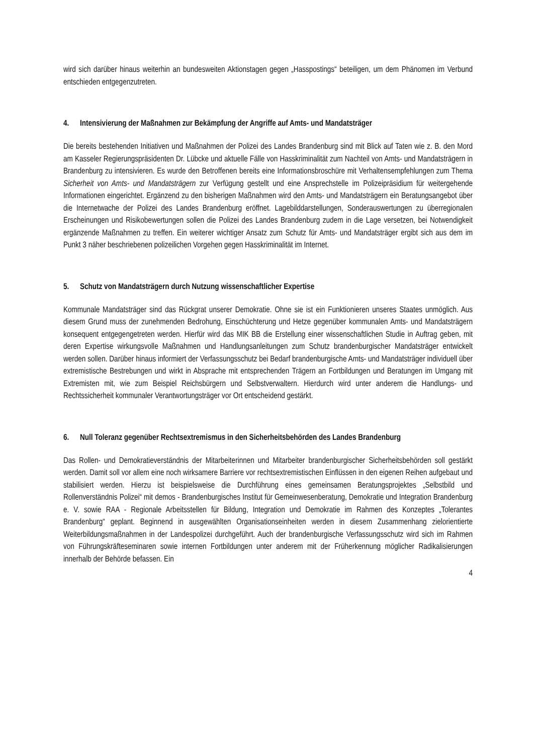wird sich darüber hinaus weiterhin an bundesweiten Aktionstagen gegen „Hasspostings“ beteiligen, um dem Phänomen im Verbund entschieden entgegenzutreten.
4. Intensivierung der Maßnahmen zur Bekämpfung der Angriffe auf Amts- und Mandatsträger
Die bereits bestehenden Initiativen und Maßnahmen der Polizei des Landes Brandenburg sind mit Blick auf Taten wie z. B. den Mord am Kasseler Regierungspräsidenten Dr. Lübcke und aktuelle Fälle von Hasskriminalität zum Nachteil von Amts- und Mandatsträgern in Brandenburg zu intensivieren. Es wurde den Betroffenen bereits eine Informationsbroschüre mit Verhaltensempfehlungen zum Thema Sicherheit von Amts- und Mandatsträgern zur Verfügung gestellt und eine Ansprechstelle im Polizeipräsidium für weitergehende Informationen eingerichtet. Ergänzend zu den bisherigen Maßnahmen wird den Amts- und Mandatsträgern ein Beratungsangebot über die Internetwache der Polizei des Landes Brandenburg eröffnet. Lagebilddarstellungen, Sonderauswertungen zu überregionalen Erscheinungen und Risikobewertungen sollen die Polizei des Landes Brandenburg zudem in die Lage versetzen, bei Notwendigkeit ergänzende Maßnahmen zu treffen. Ein weiterer wichtiger Ansatz zum Schutz für Amts- und Mandatsträger ergibt sich aus dem im Punkt 3 näher beschriebenen polizeilichen Vorgehen gegen Hasskriminalität im Internet.
5. Schutz von Mandatsträgern durch Nutzung wissenschaftlicher Expertise
Kommunale Mandatsträger sind das Rückgrat unserer Demokratie. Ohne sie ist ein Funktionieren unseres Staates unmöglich. Aus diesem Grund muss der zunehmenden Bedrohung, Einschüchterung und Hetze gegenüber kommunalen Amts- und Mandatsträgern konsequent entgegengetreten werden. Hierfür wird das MIK BB die Erstellung einer wissenschaftlichen Studie in Auftrag geben, mit deren Expertise wirkungsvolle Maßnahmen und Handlungsanleitungen zum Schutz brandenburgischer Mandatsträger entwickelt werden sollen. Darüber hinaus informiert der Verfassungsschutz bei Bedarf brandenburgische Amts- und Mandatsträger individuell über extremistische Bestrebungen und wirkt in Absprache mit entsprechenden Trägern an Fortbildungen und Beratungen im Umgang mit Extremisten mit, wie zum Beispiel Reichsbürgern und Selbstverwaltern. Hierdurch wird unter anderem die Handlungs- und Rechtssicherheit kommunaler Verantwortungsträger vor Ort entscheidend gestärkt.
6. Null Toleranz gegenüber Rechtsextremismus in den Sicherheitsbehörden des Landes Brandenburg
Das Rollen- und Demokratieverständnis der Mitarbeiterinnen und Mitarbeiter brandenburgischer Sicherheitsbehörden soll gestärkt werden. Damit soll vor allem eine noch wirksamere Barriere vor rechtsextremistischen Einflüssen in den eigenen Reihen aufgebaut und stabilisiert werden. Hierzu ist beispielsweise die Durchführung eines gemeinsamen Beratungsprojektes „Selbstbild und Rollenverständnis Polizei“ mit demos - Brandenburgisches Institut für Gemeinwesenberatung, Demokratie und Integration Brandenburg e. V. sowie RAA - Regionale Arbeitsstellen für Bildung, Integration und Demokratie im Rahmen des Konzeptes „Tolerantes Brandenburg“ geplant. Beginnend in ausgewählten Organisationseinheiten werden in diesem Zusammenhang zielorientierte Weiterbildungsmaßnahmen in der Landespolizei durchgeführt. Auch der brandenburgische Verfassungsschutz wird sich im Rahmen von Führungskräfteseminaren sowie internen Fortbildungen unter anderem mit der Früherkennung möglicher Radikalisierungen innerhalb der Behörde befassen. Ein
4